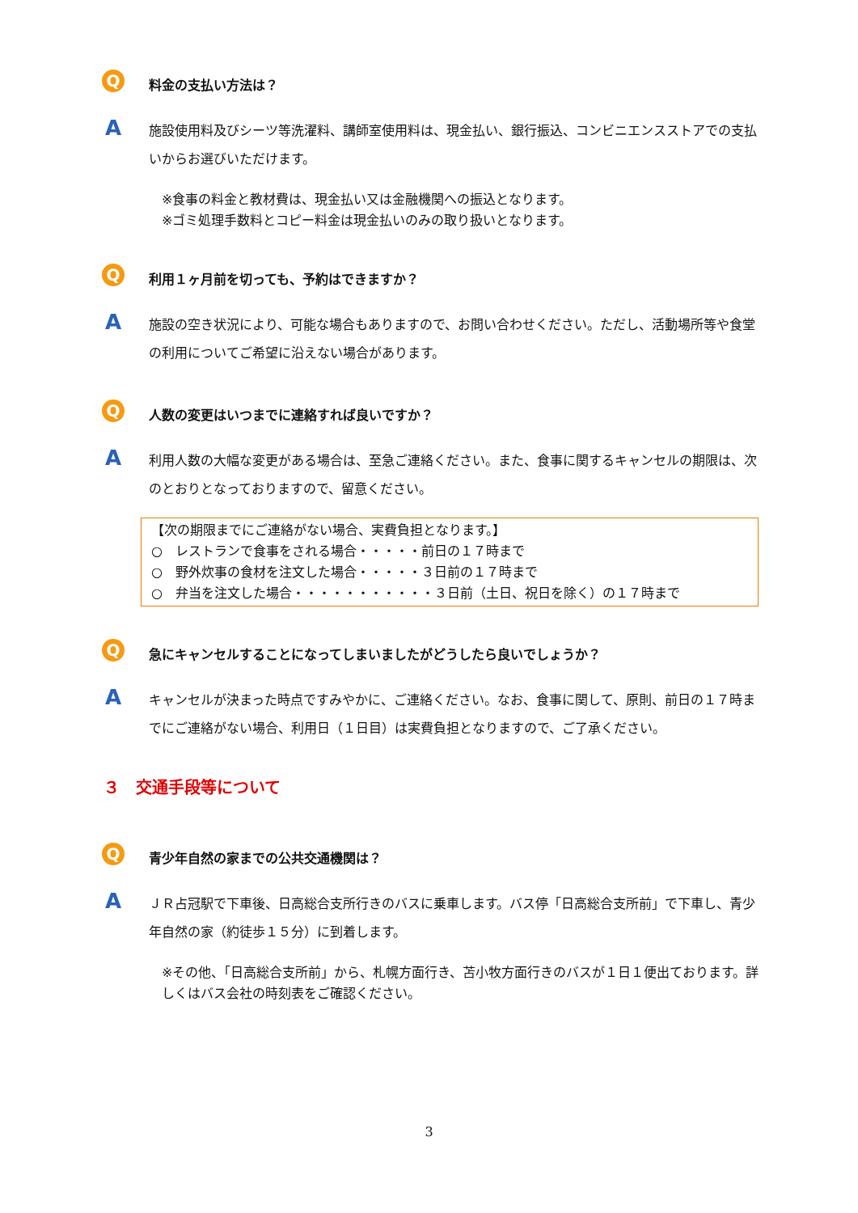Q
料金の支払い方法は？
A
施設使用料及びシーツ等洗濯料、講師室使用料は、現金払い、銀行振込、コンビニエンスストアでの支払いからお選びいただけます。
※食事の料金と教材費は、現金払い又は金融機関への振込となります。
※ゴミ処理手数料とコピー料金は現金払いのみの取り扱いとなります。
Q
利用１ヶ月前を切っても、予約はできますか？
A
施設の空き状況により、可能な場合もありますので、お問い合わせください。ただし、活動場所等や食堂の利用についてご希望に沿えない場合があります。
Q
人数の変更はいつまでに連絡すれば良いですか？
A
利用人数の大幅な変更がある場合は、至急ご連絡ください。また、食事に関するキャンセルの期限は、次のとおりとなっておりますので、留意ください。
【次の期限までにご連絡がない場合、実費負担となります。】
○　レストランで食事をされる場合・・・・・前日の１７時まで
○　野外炊事の食材を注文した場合・・・・・３日前の１７時まで
○　弁当を注文した場合・・・・・・・・・・・３日前（土日、祝日を除く）の１７時まで
Q
急にキャンセルすることになってしまいましたがどうしたら良いでしょうか？
A
キャンセルが決まった時点ですみやかに、ご連絡ください。なお、食事に関して、原則、前日の１７時までにご連絡がない場合、利用日（１日目）は実費負担となりますので、ご了承ください。
３　交通手段等について
Q
青少年自然の家までの公共交通機関は？
A
ＪＲ占冠駅で下車後、日高総合支所行きのバスに乗車します。バス停「日高総合支所前」で下車し、青少年自然の家（約徒歩１５分）に到着します。
※その他、「日高総合支所前」から、札幌方面行き、苫小牧方面行きのバスが１日１便出ております。詳しくはバス会社の時刻表をご確認ください。
3